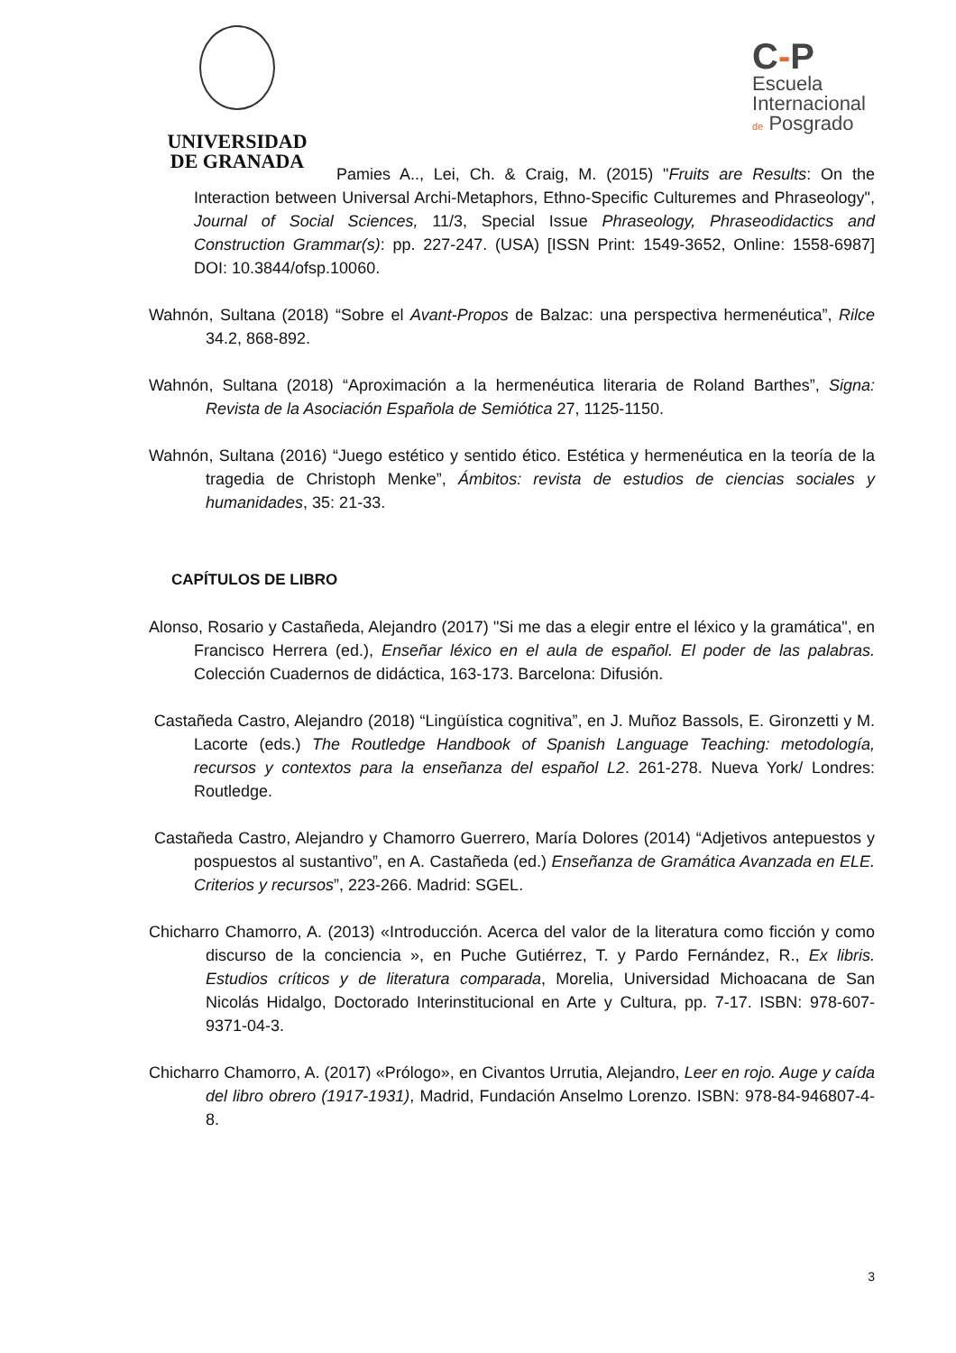UNIVERSIDAD
DE GRANADA
C-P
Escuela
Internacional
de Posgrado
Pamies A.., Lei, Ch. & Craig, M. (2015) "Fruits are Results: On the Interaction between Universal Archi-Metaphors, Ethno-Specific Culturemes and Phraseology", Journal of Social Sciences, 11/3, Special Issue Phraseology, Phraseodidactics and Construction Grammar(s): pp. 227-247. (USA) [ISSN Print: 1549-3652, Online: 1558-6987] DOI: 10.3844/ofsp.10060.
Wahnón, Sultana (2018) “Sobre el Avant-Propos de Balzac: una perspectiva hermenéutica”, Rilce 34.2, 868-892.
Wahnón, Sultana (2018) “Aproximación a la hermenéutica literaria de Roland Barthes”, Signa: Revista de la Asociación Española de Semiótica 27, 1125-1150.
Wahnón, Sultana (2016) “Juego estético y sentido ético. Estética y hermenéutica en la teoría de la tragedia de Christoph Menke”, Ámbitos: revista de estudios de ciencias sociales y humanidades, 35: 21-33.
CAPÍTULOS DE LIBRO
Alonso, Rosario y Castañeda, Alejandro (2017) "Si me das a elegir entre el léxico y la gramática", en Francisco Herrera (ed.), Enseñar léxico en el aula de español. El poder de las palabras. Colección Cuadernos de didáctica, 163-173. Barcelona: Difusión.
Castañeda Castro, Alejandro (2018) “Lingüística cognitiva”, en J. Muñoz Bassols, E. Gironzetti y M. Lacorte (eds.) The Routledge Handbook of Spanish Language Teaching: metodología, recursos y contextos para la enseñanza del español L2. 261-278. Nueva York/ Londres: Routledge.
Castañeda Castro, Alejandro y Chamorro Guerrero, María Dolores (2014) “Adjetivos antepuestos y pospuestos al sustantivo”, en A. Castañeda (ed.) Enseñanza de Gramática Avanzada en ELE. Criterios y recursos”, 223-266. Madrid: SGEL.
Chicharro Chamorro, A. (2013) «Introducción. Acerca del valor de la literatura como ficción y como discurso de la conciencia », en Puche Gutiérrez, T. y Pardo Fernández, R., Ex libris. Estudios críticos y de literatura comparada, Morelia, Universidad Michoacana de San Nicolás Hidalgo, Doctorado Interinstitucional en Arte y Cultura, pp. 7-17. ISBN: 978-607-9371-04-3.
Chicharro Chamorro, A. (2017) «Prólogo», en Civantos Urrutia, Alejandro, Leer en rojo. Auge y caída del libro obrero (1917-1931), Madrid, Fundación Anselmo Lorenzo. ISBN: 978-84-946807-4-8.
3